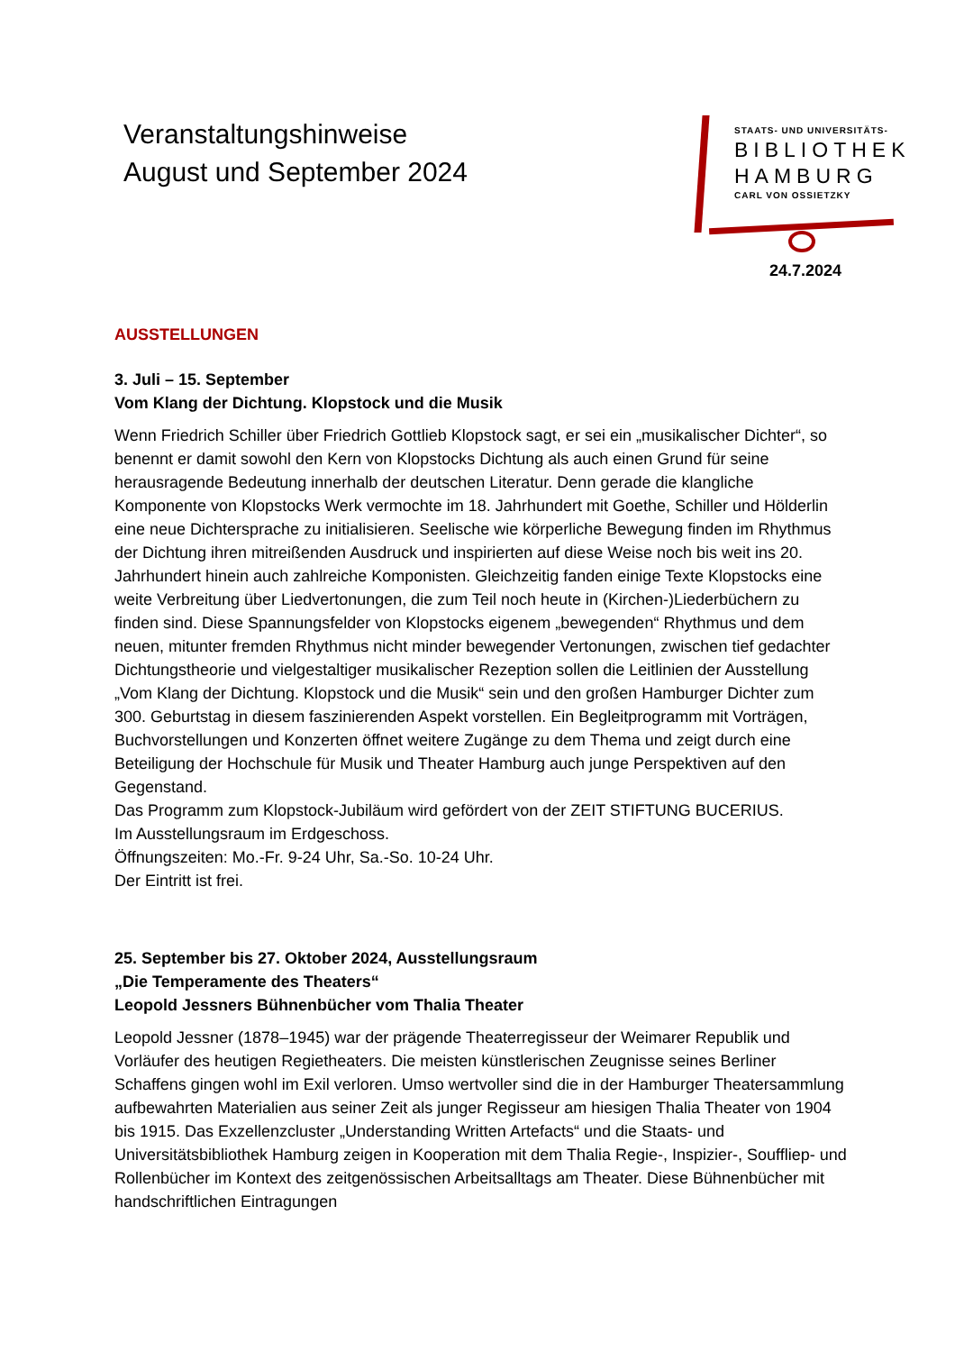Veranstaltungshinweise
August und September 2024
STAATS- UND UNIVERSITÄTS-
BIBLIOTHEK
HAMBURG
CARL VON OSSIETZKY
24.7.2024
AUSSTELLUNGEN
3. Juli – 15. September
Vom Klang der Dichtung. Klopstock und die Musik
Wenn Friedrich Schiller über Friedrich Gottlieb Klopstock sagt, er sei ein „musikalischer Dichter“, so benennt er damit sowohl den Kern von Klopstocks Dichtung als auch einen Grund für seine herausragende Bedeutung innerhalb der deutschen Literatur. Denn gerade die klangliche Komponente von Klopstocks Werk vermochte im 18. Jahrhundert mit Goethe, Schiller und Hölderlin eine neue Dichtersprache zu initialisieren. Seelische wie körperliche Bewegung finden im Rhythmus der Dichtung ihren mitreißenden Ausdruck und inspirierten auf diese Weise noch bis weit ins 20. Jahrhundert hinein auch zahlreiche Komponisten. Gleichzeitig fanden einige Texte Klopstocks eine weite Verbreitung über Liedvertonungen, die zum Teil noch heute in (Kirchen-)Liederbüchern zu finden sind. Diese Spannungsfelder von Klopstocks eigenem „bewegenden“ Rhythmus und dem neuen, mitunter fremden Rhythmus nicht minder bewegender Vertonungen, zwischen tief gedachter Dichtungstheorie und vielgestaltiger musikalischer Rezeption sollen die Leitlinien der Ausstellung „Vom Klang der Dichtung. Klopstock und die Musik“ sein und den großen Hamburger Dichter zum 300. Geburtstag in diesem faszinierenden Aspekt vorstellen. Ein Begleitprogramm mit Vorträgen, Buchvorstellungen und Konzerten öffnet weitere Zugänge zu dem Thema und zeigt durch eine Beteiligung der Hochschule für Musik und Theater Hamburg auch junge Perspektiven auf den Gegenstand.
Das Programm zum Klopstock-Jubiläum wird gefördert von der ZEIT STIFTUNG BUCERIUS.
Im Ausstellungsraum im Erdgeschoss.
Öffnungszeiten: Mo.-Fr. 9-24 Uhr, Sa.-So. 10-24 Uhr.
Der Eintritt ist frei.
25. September bis 27. Oktober 2024, Ausstellungsraum
„Die Temperamente des Theaters“
Leopold Jessners Bühnenbücher vom Thalia Theater
Leopold Jessner (1878–1945) war der prägende Theaterregisseur der Weimarer Republik und Vorläufer des heutigen Regietheaters. Die meisten künstlerischen Zeugnisse seines Berliner Schaffens gingen wohl im Exil verloren. Umso wertvoller sind die in der Hamburger Theatersammlung aufbewahrten Materialien aus seiner Zeit als junger Regisseur am hiesigen Thalia Theater von 1904 bis 1915. Das Exzellenzcluster „Understanding Written Artefacts“ und die Staats- und Universitätsbibliothek Hamburg zeigen in Kooperation mit dem Thalia Regie-, Inspizier-, Souffliер- und Rollenbücher im Kontext des zeitgenössischen Arbeitsalltags am Theater. Diese Bühnenbücher mit handschriftlichen Eintragungen